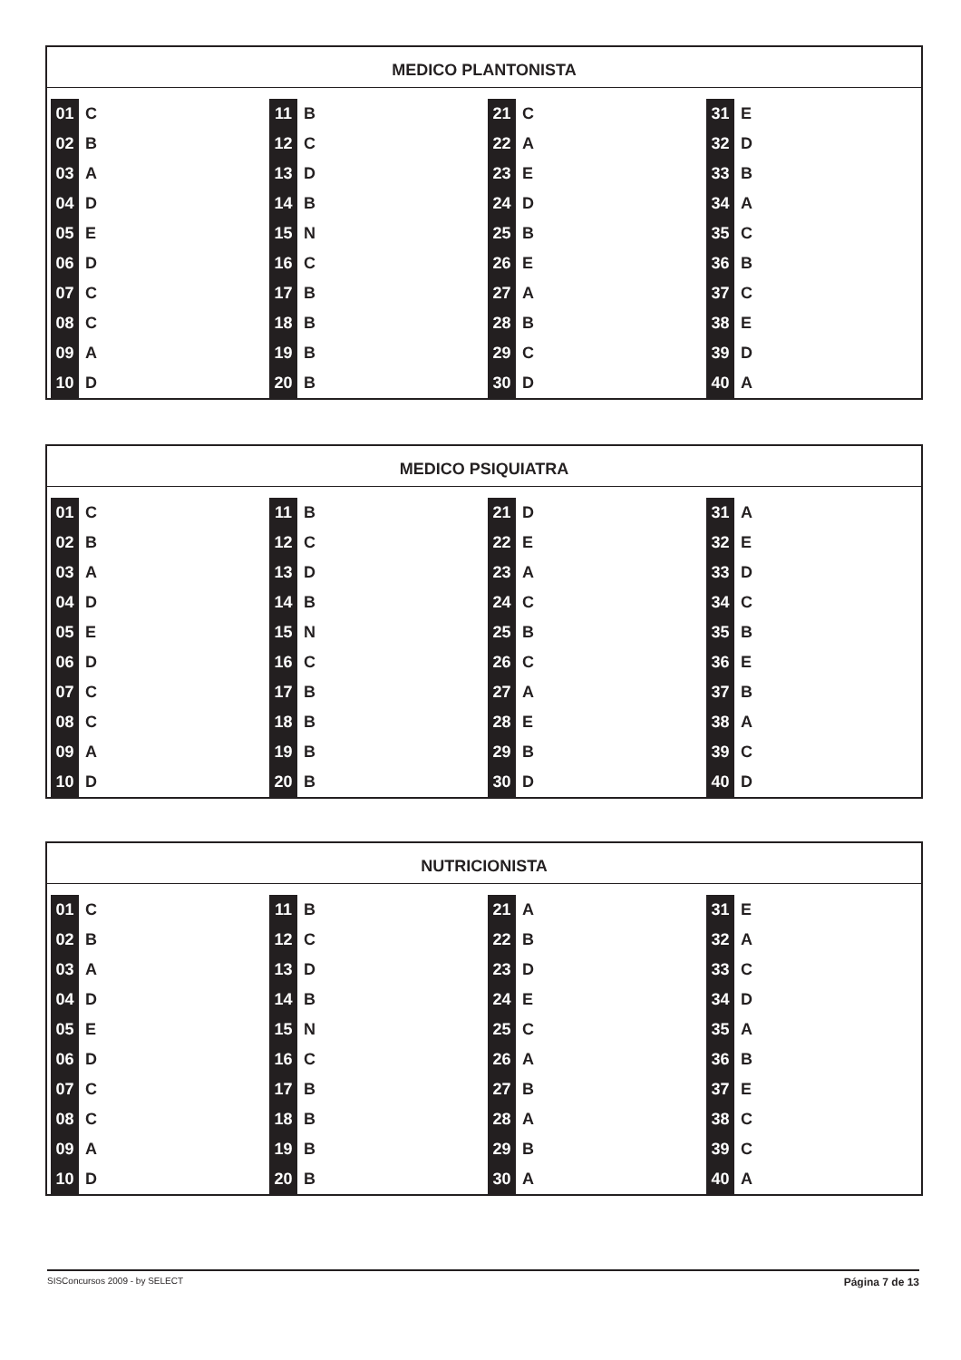MEDICO PLANTONISTA
| 01 | C | 11 | B | 21 | C | 31 | E |
| 02 | B | 12 | C | 22 | A | 32 | D |
| 03 | A | 13 | D | 23 | E | 33 | B |
| 04 | D | 14 | B | 24 | D | 34 | A |
| 05 | E | 15 | N | 25 | B | 35 | C |
| 06 | D | 16 | C | 26 | E | 36 | B |
| 07 | C | 17 | B | 27 | A | 37 | C |
| 08 | C | 18 | B | 28 | B | 38 | E |
| 09 | A | 19 | B | 29 | C | 39 | D |
| 10 | D | 20 | B | 30 | D | 40 | A |
MEDICO PSIQUIATRA
| 01 | C | 11 | B | 21 | D | 31 | A |
| 02 | B | 12 | C | 22 | E | 32 | E |
| 03 | A | 13 | D | 23 | A | 33 | D |
| 04 | D | 14 | B | 24 | C | 34 | C |
| 05 | E | 15 | N | 25 | B | 35 | B |
| 06 | D | 16 | C | 26 | C | 36 | E |
| 07 | C | 17 | B | 27 | A | 37 | B |
| 08 | C | 18 | B | 28 | E | 38 | A |
| 09 | A | 19 | B | 29 | B | 39 | C |
| 10 | D | 20 | B | 30 | D | 40 | D |
NUTRICIONISTA
| 01 | C | 11 | B | 21 | A | 31 | E |
| 02 | B | 12 | C | 22 | B | 32 | A |
| 03 | A | 13 | D | 23 | D | 33 | C |
| 04 | D | 14 | B | 24 | E | 34 | D |
| 05 | E | 15 | N | 25 | C | 35 | A |
| 06 | D | 16 | C | 26 | A | 36 | B |
| 07 | C | 17 | B | 27 | B | 37 | E |
| 08 | C | 18 | B | 28 | A | 38 | C |
| 09 | A | 19 | B | 29 | B | 39 | C |
| 10 | D | 20 | B | 30 | A | 40 | A |
SISConcursos 2009 - by SELECT Página 7 de 13